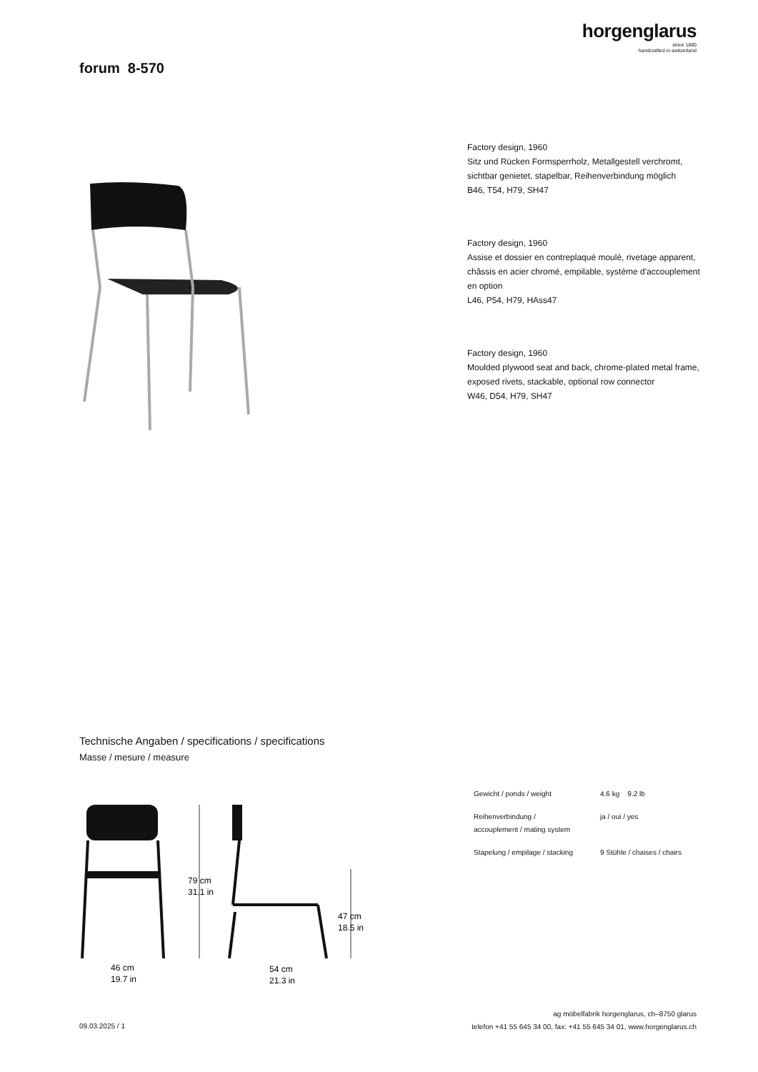horgenglarus
since 1880
handcrafted in switzerland
forum 8-570
Factory design, 1960
Sitz und Rücken Formsperrholz, Metallgestell verchromt, sichtbar genietet, stapelbar, Reihenverbindung möglich
B46, T54, H79, SH47
Factory design, 1960
Assise et dossier en contreplaqué moulé, rivetage apparent, châssis en acier chromé, empilable, système d'accouplement en option
L46, P54, H79, HAss47
Factory design, 1960
Moulded plywood seat and back, chrome-plated metal frame, exposed rivets, stackable, optional row connector
W46, D54, H79, SH47
Technische Angaben / specifications / specifications
Masse / mesure / measure
79 cm
31.1 in
47 cm
18.5 in
46 cm
19.7 in
54 cm
21.3 in
| Gewicht / ponds / weight | 4.6 kg 9.2 lb |
| Reihenverbindung / accouplement / mating system | ja / oui / yes |
| Stapelung / empilage / stacking | 9 Stühle / chaises / chairs |
ag möbelfabrik horgenglarus, ch–8750 glarus
telefon +41 55 645 34 00, fax: +41 55 645 34 01, www.horgenglarus.ch
09.03.2025 / 1